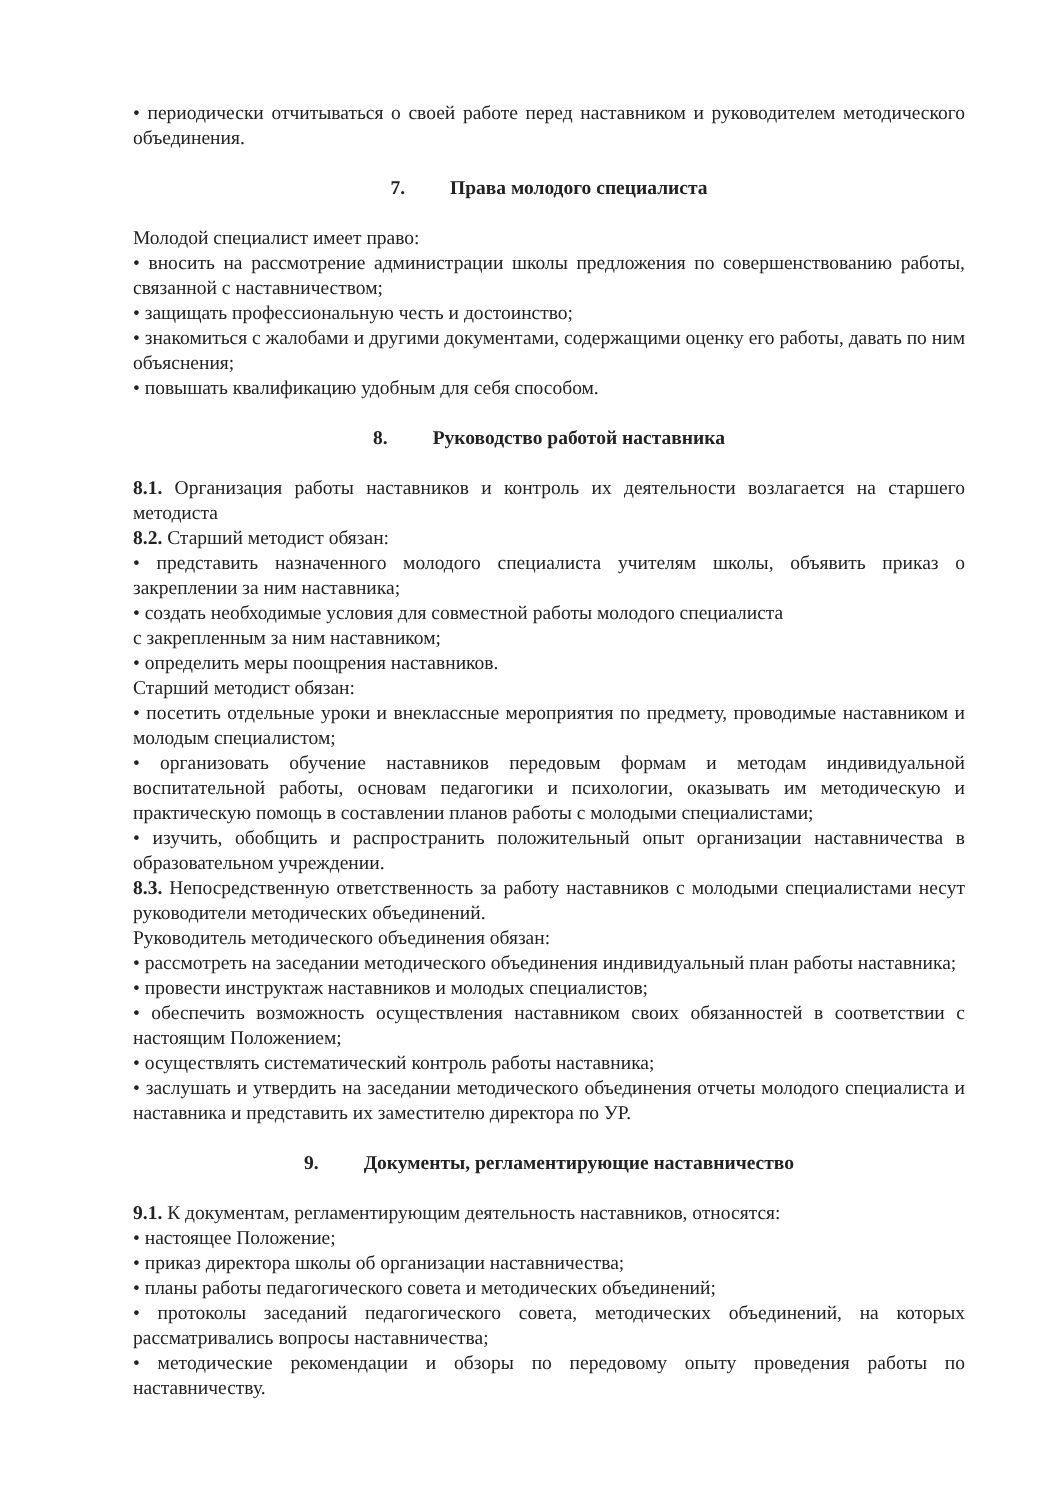• периодически отчитываться о своей работе перед наставником и руководителем методического объединения.
7. Права молодого специалиста
Молодой специалист имеет право:
• вносить на рассмотрение администрации школы предложения по совершенствованию работы, связанной с наставничеством;
• защищать профессиональную честь и достоинство;
• знакомиться с жалобами и другими документами, содержащими оценку его работы, давать по ним объяснения;
• повышать квалификацию удобным для себя способом.
8. Руководство работой наставника
8.1. Организация работы наставников и контроль их деятельности возлагается на старшего методиста
8.2. Старший методист обязан:
• представить назначенного молодого специалиста учителям школы, объявить приказ о закреплении за ним наставника;
• создать необходимые условия для совместной работы молодого специалиста
с закрепленным за ним наставником;
• определить меры поощрения наставников.
Старший методист обязан:
• посетить отдельные уроки и внеклассные мероприятия по предмету, проводимые наставником и молодым специалистом;
• организовать обучение наставников передовым формам и методам индивидуальной воспитательной работы, основам педагогики и психологии, оказывать им методическую и практическую помощь в составлении планов работы с молодыми специалистами;
• изучить, обобщить и распространить положительный опыт организации наставничества в образовательном учреждении.
8.3. Непосредственную ответственность за работу наставников с молодыми специалистами несут руководители методических объединений.
Руководитель методического объединения обязан:
• рассмотреть на заседании методического объединения индивидуальный план работы наставника;
• провести инструктаж наставников и молодых специалистов;
• обеспечить возможность осуществления наставником своих обязанностей в соответствии с настоящим Положением;
• осуществлять систематический контроль работы наставника;
• заслушать и утвердить на заседании методического объединения отчеты молодого специалиста и наставника и представить их заместителю директора по УР.
9. Документы, регламентирующие наставничество
9.1. К документам, регламентирующим деятельность наставников, относятся:
• настоящее Положение;
• приказ директора школы об организации наставничества;
• планы работы педагогического совета и методических объединений;
• протоколы заседаний педагогического совета, методических объединений, на которых рассматривались вопросы наставничества;
• методические рекомендации и обзоры по передовому опыту проведения работы по наставничеству.